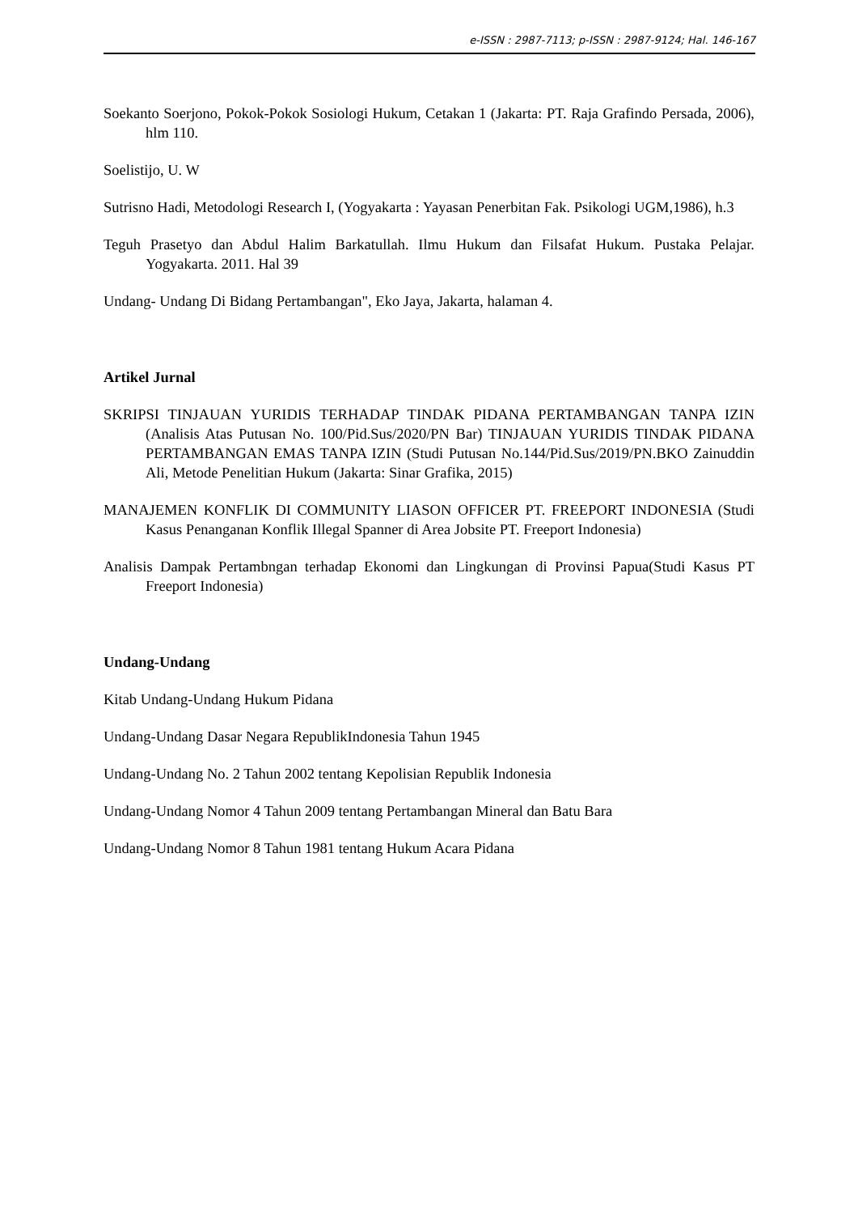e-ISSN : 2987-7113; p-ISSN : 2987-9124; Hal. 146-167
Soekanto Soerjono, Pokok-Pokok Sosiologi Hukum, Cetakan 1 (Jakarta: PT. Raja Grafindo Persada, 2006), hlm 110.
Soelistijo, U. W
Sutrisno Hadi, Metodologi Research I, (Yogyakarta : Yayasan Penerbitan Fak. Psikologi UGM,1986), h.3
Teguh Prasetyo dan Abdul Halim Barkatullah. Ilmu Hukum dan Filsafat Hukum. Pustaka Pelajar. Yogyakarta. 2011. Hal 39
Undang- Undang Di Bidang Pertambangan", Eko Jaya, Jakarta, halaman 4.
Artikel Jurnal
SKRIPSI TINJAUAN YURIDIS TERHADAP TINDAK PIDANA PERTAMBANGAN TANPA IZIN (Analisis Atas Putusan No. 100/Pid.Sus/2020/PN Bar) TINJAUAN YURIDIS TINDAK PIDANA PERTAMBANGAN EMAS TANPA IZIN (Studi Putusan No.144/Pid.Sus/2019/PN.BKO Zainuddin Ali, Metode Penelitian Hukum (Jakarta: Sinar Grafika, 2015)
MANAJEMEN KONFLIK DI COMMUNITY LIASON OFFICER PT. FREEPORT INDONESIA (Studi Kasus Penanganan Konflik Illegal Spanner di Area Jobsite PT. Freeport Indonesia)
Analisis Dampak Pertambngan terhadap Ekonomi dan Lingkungan di Provinsi Papua(Studi Kasus PT Freeport Indonesia)
Undang-Undang
Kitab Undang-Undang Hukum Pidana
Undang-Undang Dasar Negara RepublikIndonesia Tahun 1945
Undang-Undang No. 2 Tahun 2002 tentang Kepolisian Republik Indonesia
Undang-Undang Nomor 4 Tahun 2009 tentang Pertambangan Mineral dan Batu Bara
Undang-Undang Nomor 8 Tahun 1981 tentang Hukum Acara Pidana